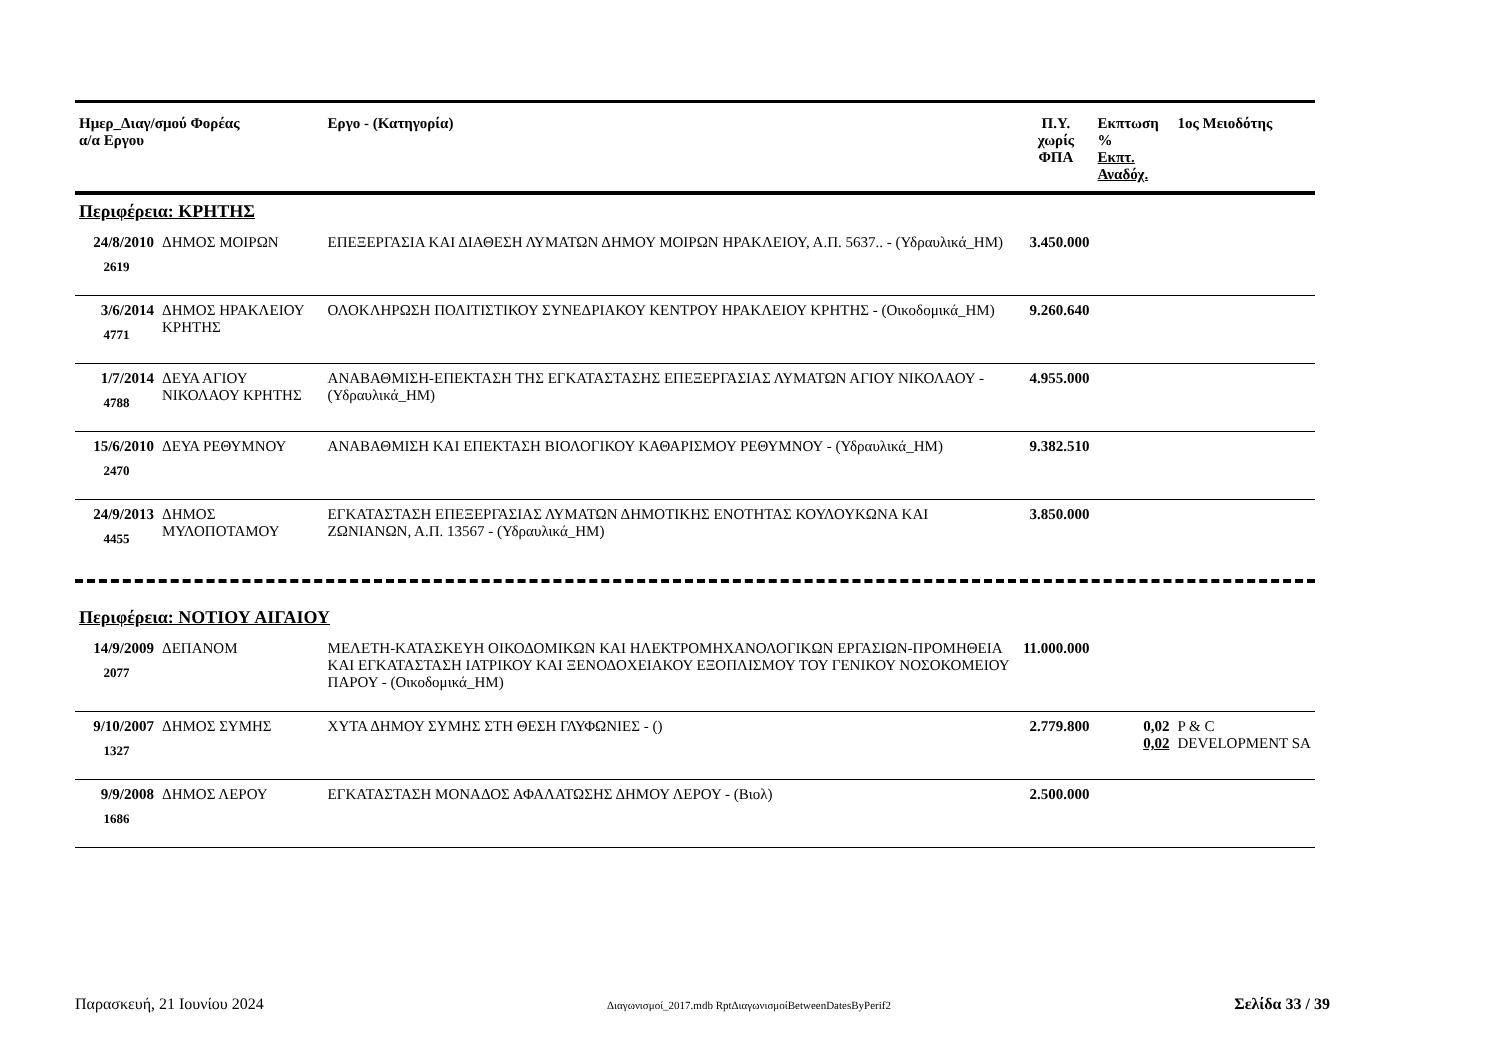| Ημερ_Διαγ/σμού Φορέας α/α Εργου | | Εργο - (Κατηγορία) | Π.Υ. χωρίς ΦΠΑ | Εκπτωση % Εκπτ. Αναδόχ. | 1ος Μειοδότης |
| --- | --- | --- | --- | --- | --- |
| Περιφέρεια: ΚΡΗΤΗΣ | | | | | |
| 24/8/2010 2619 | ΔΗΜΟΣ ΜΟΙΡΩΝ | ΕΠΕΞΕΡΓΑΣΙΑ ΚΑΙ ΔΙΑΘΕΣΗ ΛΥΜΑΤΩΝ ΔΗΜΟΥ ΜΟΙΡΩΝ ΗΡΑΚΛΕΙΟΥ, Α.Π. 5637.. - (Υδραυλικά_ΗΜ) | 3.450.000 | | |
| 3/6/2014 4771 | ΔΗΜΟΣ ΗΡΑΚΛΕΙΟΥ ΚΡΗΤΗΣ | ΟΛΟΚΛΗΡΩΣΗ ΠΟΛΙΤΙΣΤΙΚΟΥ ΣΥΝΕΔΡΙΑΚΟΥ ΚΕΝΤΡΟΥ ΗΡΑΚΛΕΙΟΥ ΚΡΗΤΗΣ - (Οικοδομικά_ΗΜ) | 9.260.640 | | |
| 1/7/2014 4788 | ΔΕΥΑ ΑΓΙΟΥ ΝΙΚΟΛΑΟΥ ΚΡΗΤΗΣ | ΑΝΑΒΑΘΜΙΣΗ-ΕΠΕΚΤΑΣΗ ΤΗΣ ΕΓΚΑΤΑΣΤΑΣΗΣ ΕΠΕΞΕΡΓΑΣΙΑΣ ΛΥΜΑΤΩΝ ΑΓΙΟΥ ΝΙΚΟΛΑΟΥ - (Υδραυλικά_ΗΜ) | 4.955.000 | | |
| 15/6/2010 2470 | ΔΕΥΑ ΡΕΘΥΜΝΟΥ | ΑΝΑΒΑΘΜΙΣΗ ΚΑΙ ΕΠΕΚΤΑΣΗ ΒΙΟΛΟΓΙΚΟΥ ΚΑΘΑΡΙΣΜΟΥ ΡΕΘΥΜΝΟΥ - (Υδραυλικά_ΗΜ) | 9.382.510 | | |
| 24/9/2013 4455 | ΔΗΜΟΣ ΜΥΛΟΠΟΤΑΜΟΥ | ΕΓΚΑΤΑΣΤΑΣΗ ΕΠΕΞΕΡΓΑΣΙΑΣ ΛΥΜΑΤΩΝ ΔΗΜΟΤΙΚΗΣ ΕΝΟΤΗΤΑΣ ΚΟΥΛΟΥΚΩΝΑ ΚΑΙ ΖΩΝΙΑΝΩΝ, Α.Π. 13567 - (Υδραυλικά_ΗΜ) | 3.850.000 | | |
| Περιφέρεια: ΝΟΤΙΟΥ ΑΙΓΑΙΟΥ | | | | | |
| 14/9/2009 2077 | ΔΕΠΑΝΟΜ | ΜΕΛΕΤΗ-ΚΑΤΑΣΚΕΥΗ ΟΙΚΟΔΟΜΙΚΩΝ ΚΑΙ ΗΛΕΚΤΡΟΜΗΧΑΝΟΛΟΓΙΚΩΝ ΕΡΓΑΣΙΩΝ-ΠΡΟΜΗΘΕΙΑ ΚΑΙ ΕΓΚΑΤΑΣΤΑΣΗ ΙΑΤΡΙΚΟΥ ΚΑΙ ΞΕΝΟΔΟΧΕΙΑΚΟΥ ΕΞΟΠΛΙΣΜΟΥ ΤΟΥ ΓΕΝΙΚΟΥ ΝΟΣΟΚΟΜΕΙΟΥ ΠΑΡΟΥ - (Οικοδομικά_ΗΜ) | 11.000.000 | | |
| 9/10/2007 1327 | ΔΗΜΟΣ ΣΥΜΗΣ | ΧΥΤΑ ΔΗΜΟΥ ΣΥΜΗΣ ΣΤΗ ΘΕΣΗ ΓΛΥΦΩΝΙΕΣ - () | 2.779.800 | 0,02 0,02 | P & C DEVELOPMENT SA |
| 9/9/2008 1686 | ΔΗΜΟΣ ΛΕΡΟΥ | ΕΓΚΑΤΑΣΤΑΣΗ ΜΟΝΑΔΟΣ ΑΦΑΛΑΤΩΣΗΣ ΔΗΜΟΥ ΛΕΡΟΥ - (Βιολ) | 2.500.000 | | |
Παρασκευή, 21 Ιουνίου 2024 Διαγωνισμοί_2017.mdb RptΔιαγωνισμοίBetweenDatesByPerif2 Σελίδα 33 / 39